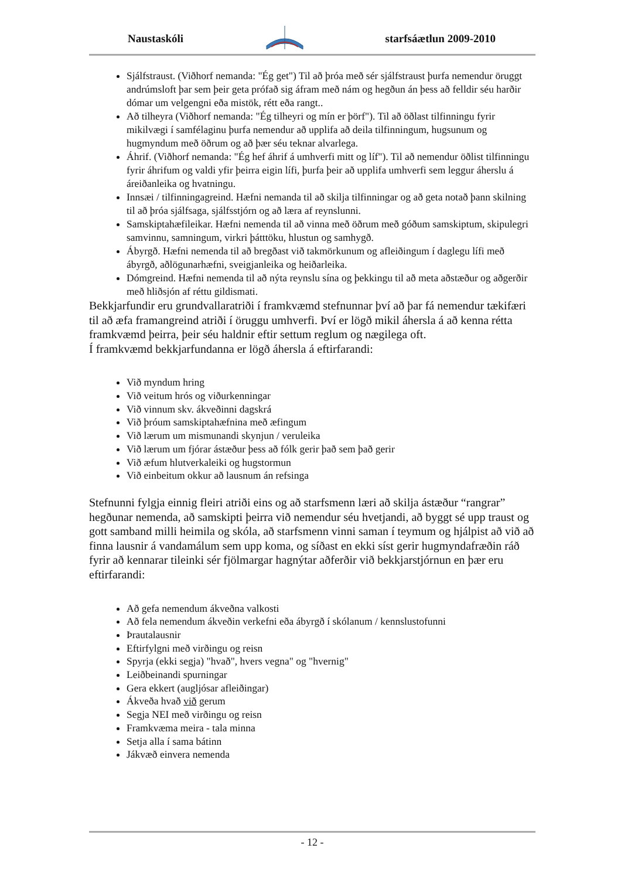Naustaskóli starfsáætlun 2009-2010
Sjálfstraust. (Viðhorf nemanda: "Ég get") Til að þróa með sér sjálfstraust þurfa nemendur öruggt andrúmsloft þar sem þeir geta prófað sig áfram með nám og hegðun án þess að felldir séu harðir dómar um velgengni eða mistök, rétt eða rangt..
Að tilheyra (Viðhorf nemanda: "Ég tilheyri og mín er þörf"). Til að öðlast tilfinningu fyrir mikilvægi í samfélaginu þurfa nemendur að upplifa að deila tilfinningum, hugsunum og hugmyndum með öðrum og að þær séu teknar alvarlega.
Áhrif. (Viðhorf nemanda: "Ég hef áhrif á umhverfi mitt og líf"). Til að nemendur öðlist tilfinningu fyrir áhrifum og valdi yfir þeirra eigin lífi, þurfa þeir að upplifa umhverfi sem leggur áherslu á áreiðanleika og hvatningu.
Innsæi / tilfinningagreind. Hæfni nemanda til að skilja tilfinningar og að geta notað þann skilning til að þróa sjálfsaga, sjálfsstjórn og að læra af reynslunni.
Samskiptahæfileikar. Hæfni nemenda til að vinna með öðrum með góðum samskiptum, skipulegri samvinnu, samningum, virkri þátttöku, hlustun og samhygð.
Ábyrgð. Hæfni nemenda til að bregðast við takmörkunum og afleiðingum í daglegu lífi með ábyrgð, aðlögunarhæfni, sveigjanleika og heiðarleika.
Dómgreind. Hæfni nemenda til að nýta reynslu sína og þekkingu til að meta aðstæður og aðgerðir með hliðsjón af réttu gildismati.
Bekkjarfundir eru grundvallaratriði í framkvæmd stefnunnar því að þar fá nemendur tækifæri til að æfa framangreind atriði í öruggu umhverfi. Því er lögð mikil áhersla á að kenna rétta framkvæmd þeirra, þeir séu haldnir eftir settum reglum og nægilega oft.
Í framkvæmd bekkjarfundanna er lögð áhersla á eftirfarandi:
Við myndum hring
Við veitum hrós og viðurkenningar
Við vinnum skv. ákveðinni dagskrá
Við þróum samskiptahæfnina með æfingum
Við lærum um mismunandi skynjun / veruleika
Við lærum um fjórar ástæður þess að fólk gerir það sem það gerir
Við æfum hlutverkaleiki og hugstormun
Við einbeitum okkur að lausnum án refsinga
Stefnunni fylgja einnig fleiri atriði eins og að starfsmenn læri að skilja ástæður “rangrar” hegðunar nemenda, að samskipti þeirra við nemendur séu hvetjandi, að byggt sé upp traust og gott samband milli heimila og skóla, að starfsmenn vinni saman í teymum og hjálpist að við að finna lausnir á vandamálum sem upp koma, og síðast en ekki síst gerir hugmyndafræðin ráð fyrir að kennarar tileinki sér fjölmargar hagnýtar aðferðir við bekkjarstjórnun en þær eru eftirfarandi:
Að gefa nemendum ákveðna valkosti
Að fela nemendum ákveðin verkefni eða ábyrgð í skólanum / kennslustofunni
Þrautalausnir
Eftirfylgni með virðingu og reisn
Spyrja (ekki segja) "hvað", hvers vegna" og "hvernig"
Leiðbeinandi spurningar
Gera ekkert (augljósar afleiðingar)
Ákveða hvað við gerum
Segja NEI með virðingu og reisn
Framkvæma meira - tala minna
Setja alla í sama bátinn
Jákvæð einvera nemenda
- 12 -